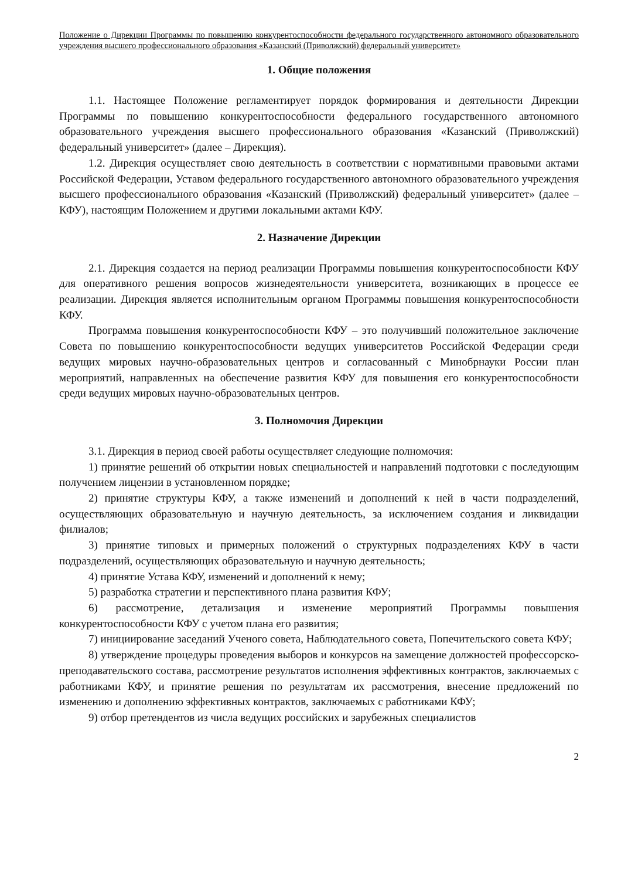Положение о Дирекции Программы по повышению конкурентоспособности федерального государственного автономного образовательного учреждения высшего профессионального образования «Казанский (Приволжский) федеральный университет»
1. Общие положения
1.1. Настоящее Положение регламентирует порядок формирования и деятельности Дирекции Программы по повышению конкурентоспособности федерального государственного автономного образовательного учреждения высшего профессионального образования «Казанский (Приволжский) федеральный университет» (далее – Дирекция).
1.2. Дирекция осуществляет свою деятельность в соответствии с нормативными правовыми актами Российской Федерации, Уставом федерального государственного автономного образовательного учреждения высшего профессионального образования «Казанский (Приволжский) федеральный университет» (далее – КФУ), настоящим Положением и другими локальными актами КФУ.
2. Назначение Дирекции
2.1. Дирекция создается на период реализации Программы повышения конкурентоспособности КФУ для оперативного решения вопросов жизнедеятельности университета, возникающих в процессе ее реализации. Дирекция является исполнительным органом Программы повышения конкурентоспособности КФУ.
Программа повышения конкурентоспособности КФУ – это получивший положительное заключение Совета по повышению конкурентоспособности ведущих университетов Российской Федерации среди ведущих мировых научно-образовательных центров и согласованный с Минобрнауки России план мероприятий, направленных на обеспечение развития КФУ для повышения его конкурентоспособности среди ведущих мировых научно-образовательных центров.
3. Полномочия Дирекции
3.1. Дирекция в период своей работы осуществляет следующие полномочия:
1) принятие решений об открытии новых специальностей и направлений подготовки с последующим получением лицензии в установленном порядке;
2) принятие структуры КФУ, а также изменений и дополнений к ней в части подразделений, осуществляющих образовательную и научную деятельность, за исключением создания и ликвидации филиалов;
3) принятие типовых и примерных положений о структурных подразделениях КФУ в части подразделений, осуществляющих образовательную и научную деятельность;
4) принятие Устава КФУ, изменений и дополнений к нему;
5) разработка стратегии и перспективного плана развития КФУ;
6) рассмотрение, детализация и изменение мероприятий Программы повышения конкурентоспособности КФУ с учетом плана его развития;
7) инициирование заседаний Ученого совета, Наблюдательного совета, Попечительского совета КФУ;
8) утверждение процедуры проведения выборов и конкурсов на замещение должностей профессорско-преподавательского состава, рассмотрение результатов исполнения эффективных контрактов, заключаемых с работниками КФУ, и принятие решения по результатам их рассмотрения, внесение предложений по изменению и дополнению эффективных контрактов, заключаемых с работниками КФУ;
9) отбор претендентов из числа ведущих российских и зарубежных специалистов
2